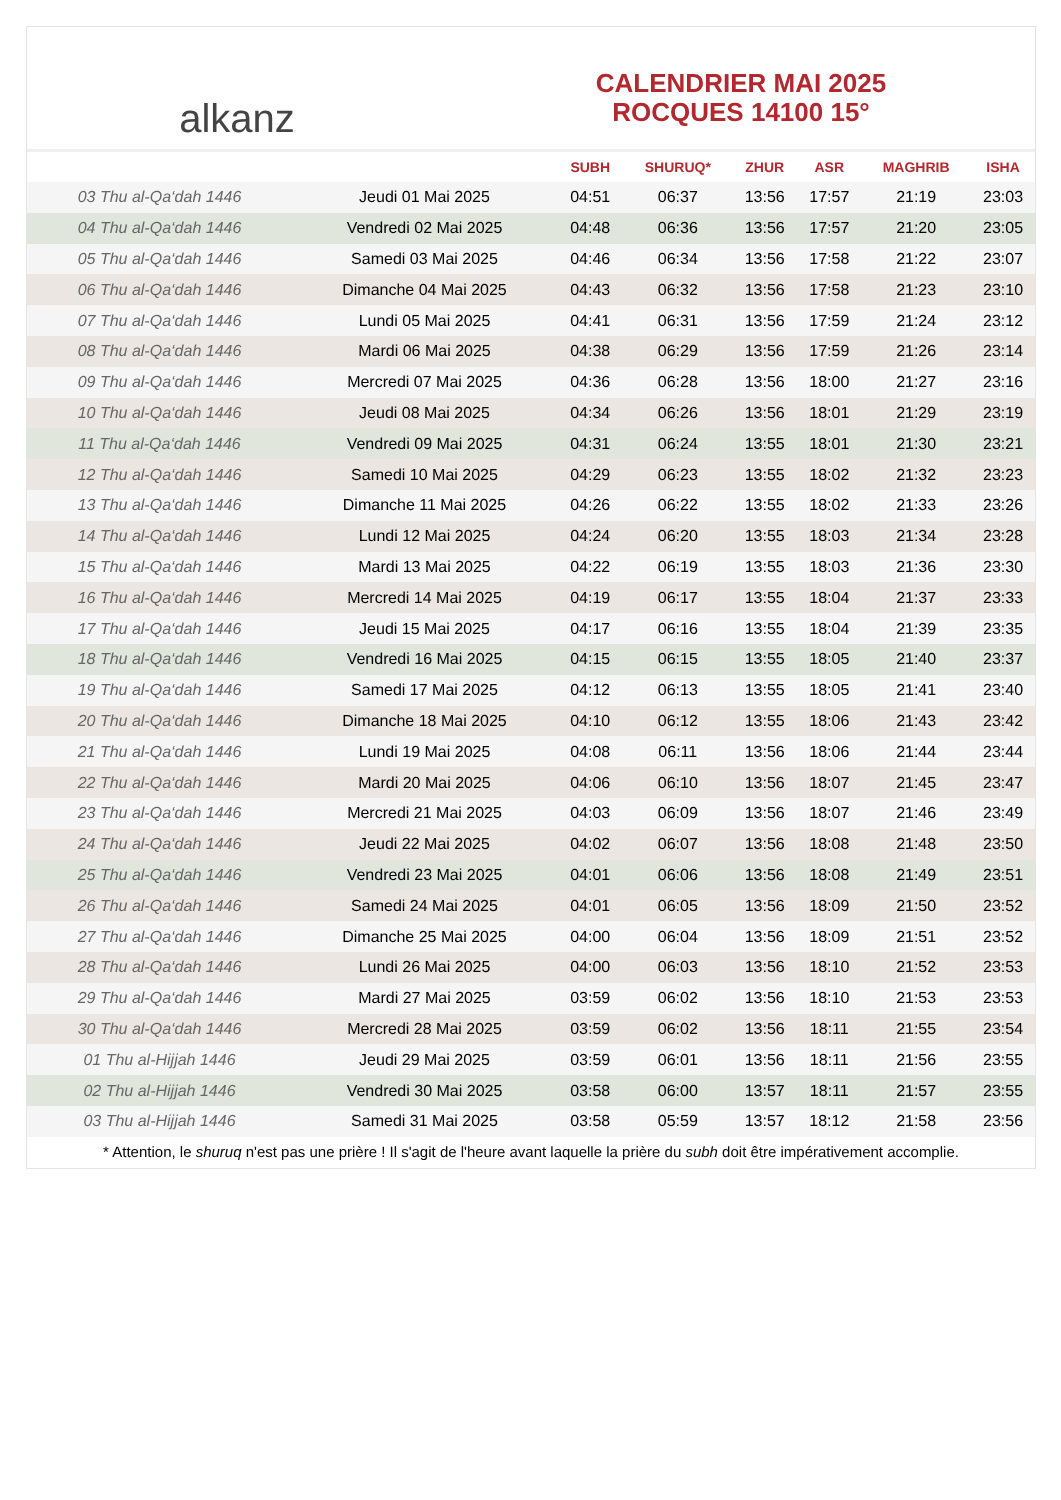alkanz
CALENDRIER MAI 2025
ROCQUES 14100 15°
| | | SUBH | SHURUQ* | ZHUR | ASR | MAGHRIB | ISHA |
| --- | --- | --- | --- | --- | --- | --- | --- |
| 03 Thu al-Qa‘dah 1446 | Jeudi 01 Mai 2025 | 04:51 | 06:37 | 13:56 | 17:57 | 21:19 | 23:03 |
| 04 Thu al-Qa‘dah 1446 | Vendredi 02 Mai 2025 | 04:48 | 06:36 | 13:56 | 17:57 | 21:20 | 23:05 |
| 05 Thu al-Qa‘dah 1446 | Samedi 03 Mai 2025 | 04:46 | 06:34 | 13:56 | 17:58 | 21:22 | 23:07 |
| 06 Thu al-Qa‘dah 1446 | Dimanche 04 Mai 2025 | 04:43 | 06:32 | 13:56 | 17:58 | 21:23 | 23:10 |
| 07 Thu al-Qa‘dah 1446 | Lundi 05 Mai 2025 | 04:41 | 06:31 | 13:56 | 17:59 | 21:24 | 23:12 |
| 08 Thu al-Qa‘dah 1446 | Mardi 06 Mai 2025 | 04:38 | 06:29 | 13:56 | 17:59 | 21:26 | 23:14 |
| 09 Thu al-Qa‘dah 1446 | Mercredi 07 Mai 2025 | 04:36 | 06:28 | 13:56 | 18:00 | 21:27 | 23:16 |
| 10 Thu al-Qa‘dah 1446 | Jeudi 08 Mai 2025 | 04:34 | 06:26 | 13:56 | 18:01 | 21:29 | 23:19 |
| 11 Thu al-Qa‘dah 1446 | Vendredi 09 Mai 2025 | 04:31 | 06:24 | 13:55 | 18:01 | 21:30 | 23:21 |
| 12 Thu al-Qa‘dah 1446 | Samedi 10 Mai 2025 | 04:29 | 06:23 | 13:55 | 18:02 | 21:32 | 23:23 |
| 13 Thu al-Qa‘dah 1446 | Dimanche 11 Mai 2025 | 04:26 | 06:22 | 13:55 | 18:02 | 21:33 | 23:26 |
| 14 Thu al-Qa‘dah 1446 | Lundi 12 Mai 2025 | 04:24 | 06:20 | 13:55 | 18:03 | 21:34 | 23:28 |
| 15 Thu al-Qa‘dah 1446 | Mardi 13 Mai 2025 | 04:22 | 06:19 | 13:55 | 18:03 | 21:36 | 23:30 |
| 16 Thu al-Qa‘dah 1446 | Mercredi 14 Mai 2025 | 04:19 | 06:17 | 13:55 | 18:04 | 21:37 | 23:33 |
| 17 Thu al-Qa‘dah 1446 | Jeudi 15 Mai 2025 | 04:17 | 06:16 | 13:55 | 18:04 | 21:39 | 23:35 |
| 18 Thu al-Qa‘dah 1446 | Vendredi 16 Mai 2025 | 04:15 | 06:15 | 13:55 | 18:05 | 21:40 | 23:37 |
| 19 Thu al-Qa‘dah 1446 | Samedi 17 Mai 2025 | 04:12 | 06:13 | 13:55 | 18:05 | 21:41 | 23:40 |
| 20 Thu al-Qa‘dah 1446 | Dimanche 18 Mai 2025 | 04:10 | 06:12 | 13:55 | 18:06 | 21:43 | 23:42 |
| 21 Thu al-Qa‘dah 1446 | Lundi 19 Mai 2025 | 04:08 | 06:11 | 13:56 | 18:06 | 21:44 | 23:44 |
| 22 Thu al-Qa‘dah 1446 | Mardi 20 Mai 2025 | 04:06 | 06:10 | 13:56 | 18:07 | 21:45 | 23:47 |
| 23 Thu al-Qa‘dah 1446 | Mercredi 21 Mai 2025 | 04:03 | 06:09 | 13:56 | 18:07 | 21:46 | 23:49 |
| 24 Thu al-Qa‘dah 1446 | Jeudi 22 Mai 2025 | 04:02 | 06:07 | 13:56 | 18:08 | 21:48 | 23:50 |
| 25 Thu al-Qa‘dah 1446 | Vendredi 23 Mai 2025 | 04:01 | 06:06 | 13:56 | 18:08 | 21:49 | 23:51 |
| 26 Thu al-Qa‘dah 1446 | Samedi 24 Mai 2025 | 04:01 | 06:05 | 13:56 | 18:09 | 21:50 | 23:52 |
| 27 Thu al-Qa‘dah 1446 | Dimanche 25 Mai 2025 | 04:00 | 06:04 | 13:56 | 18:09 | 21:51 | 23:52 |
| 28 Thu al-Qa‘dah 1446 | Lundi 26 Mai 2025 | 04:00 | 06:03 | 13:56 | 18:10 | 21:52 | 23:53 |
| 29 Thu al-Qa‘dah 1446 | Mardi 27 Mai 2025 | 03:59 | 06:02 | 13:56 | 18:10 | 21:53 | 23:53 |
| 30 Thu al-Qa‘dah 1446 | Mercredi 28 Mai 2025 | 03:59 | 06:02 | 13:56 | 18:11 | 21:55 | 23:54 |
| 01 Thu al-Hijjah 1446 | Jeudi 29 Mai 2025 | 03:59 | 06:01 | 13:56 | 18:11 | 21:56 | 23:55 |
| 02 Thu al-Hijjah 1446 | Vendredi 30 Mai 2025 | 03:58 | 06:00 | 13:57 | 18:11 | 21:57 | 23:55 |
| 03 Thu al-Hijjah 1446 | Samedi 31 Mai 2025 | 03:58 | 05:59 | 13:57 | 18:12 | 21:58 | 23:56 |
* Attention, le shuruq n'est pas une prière ! Il s'agit de l'heure avant laquelle la prière du subh doit être impérativement accomplie.